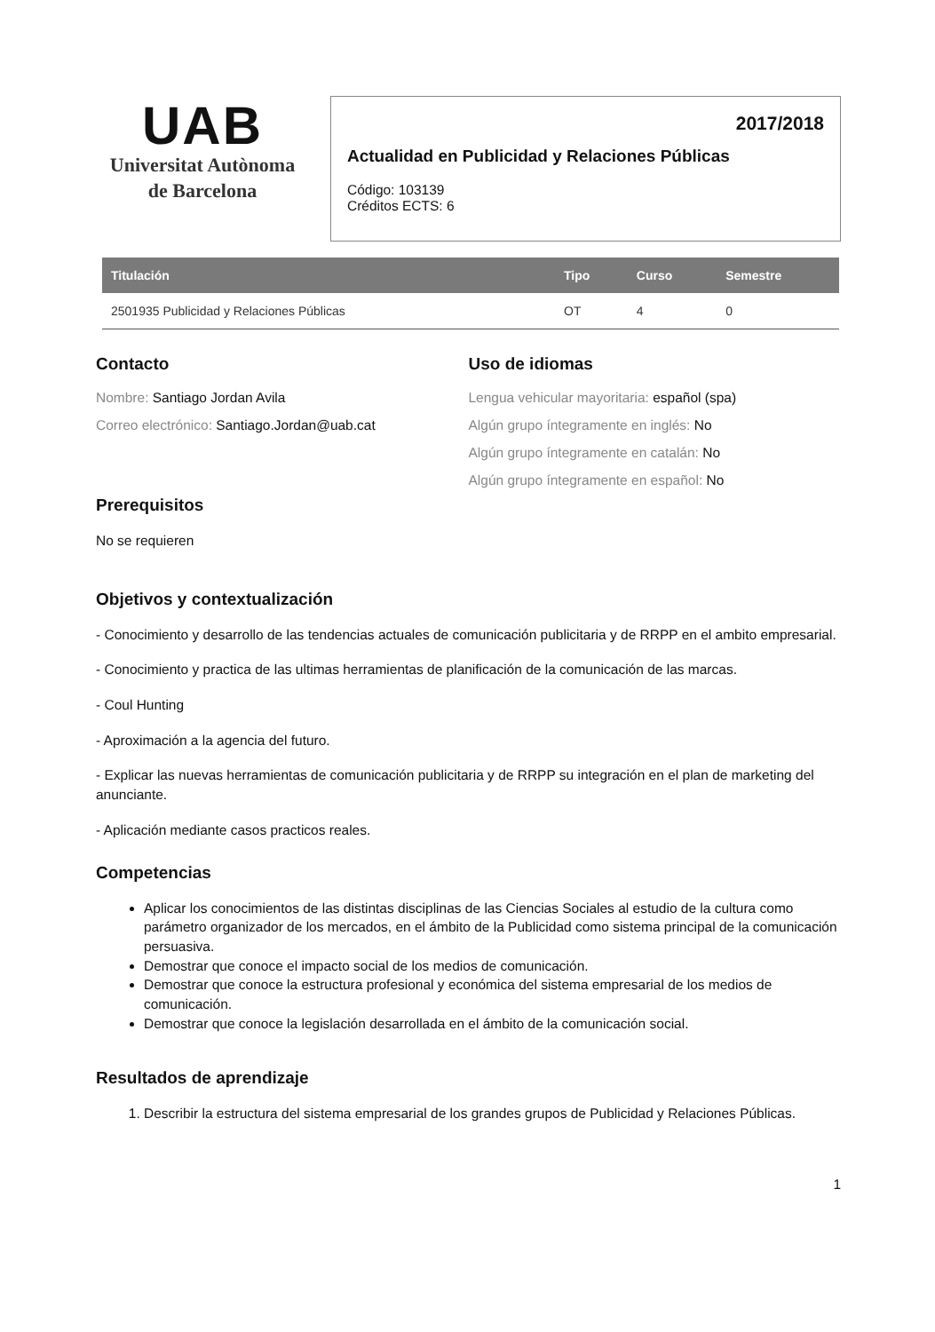UAB
Universitat Autònoma
de Barcelona
2017/2018
Actualidad en Publicidad y Relaciones Públicas
Código: 103139
Créditos ECTS: 6
| Titulación | Tipo | Curso | Semestre |
| --- | --- | --- | --- |
| 2501935 Publicidad y Relaciones Públicas | OT | 4 | 0 |
Contacto
Nombre: Santiago Jordan Avila
Correo electrónico: Santiago.Jordan@uab.cat
Prerequisitos
No se requieren
Uso de idiomas
Lengua vehicular mayoritaria: español (spa)
Algún grupo íntegramente en inglés: No
Algún grupo íntegramente en catalán: No
Algún grupo íntegramente en español: No
Objetivos y contextualización
- Conocimiento y desarrollo de las tendencias actuales de comunicación publicitaria y de RRPP en el ambito empresarial.
- Conocimiento y practica de las ultimas herramientas de planificación de la comunicación de las marcas.
- Coul Hunting
- Aproximación a la agencia del futuro.
- Explicar las nuevas herramientas de comunicación publicitaria y de RRPP su integración en el plan de marketing del anunciante.
- Aplicación mediante casos practicos reales.
Competencias
Aplicar los conocimientos de las distintas disciplinas de las Ciencias Sociales al estudio de la cultura como parámetro organizador de los mercados, en el ámbito de la Publicidad como sistema principal de la comunicación persuasiva.
Demostrar que conoce el impacto social de los medios de comunicación.
Demostrar que conoce la estructura profesional y económica del sistema empresarial de los medios de comunicación.
Demostrar que conoce la legislación desarrollada en el ámbito de la comunicación social.
Resultados de aprendizaje
1. Describir la estructura del sistema empresarial de los grandes grupos de Publicidad y Relaciones Públicas.
1